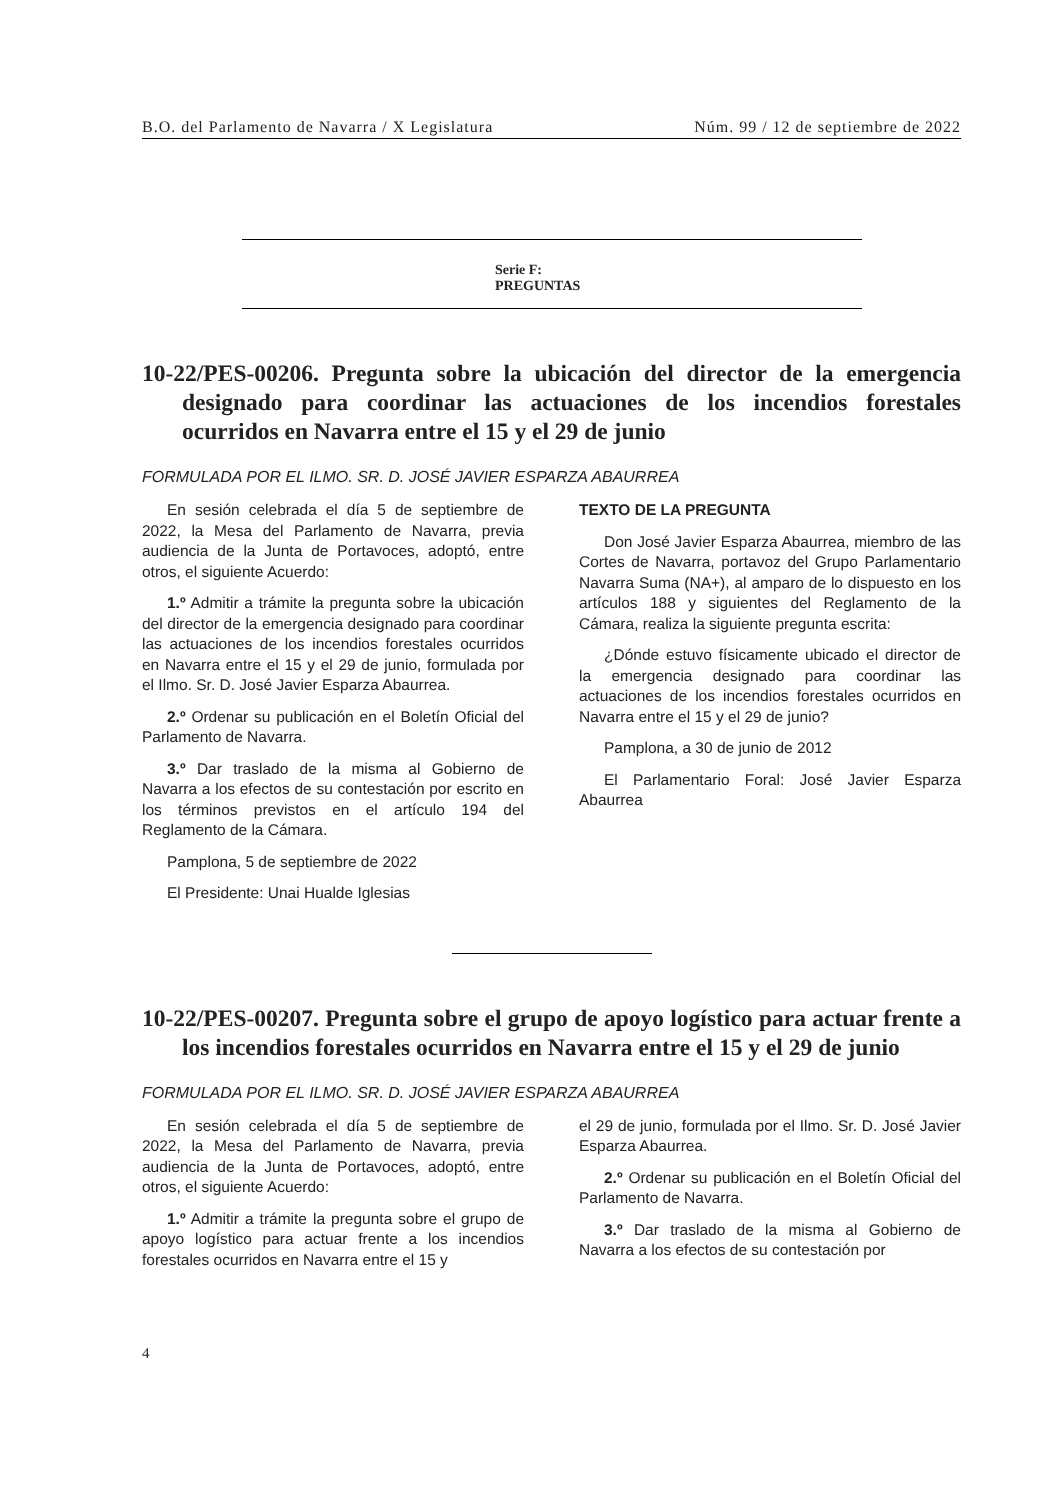B.O. del Parlamento de Navarra / X Legislatura Núm. 99 / 12 de septiembre de 2022
Serie F:
PREGUNTAS
10-22/PES-00206. Pregunta sobre la ubicación del director de la emergencia designado para coordinar las actuaciones de los incendios forestales ocurridos en Navarra entre el 15 y el 29 de junio
FORMULADA POR EL ILMO. SR. D. JOSÉ JAVIER ESPARZA ABAURREA
En sesión celebrada el día 5 de septiembre de 2022, la Mesa del Parlamento de Navarra, previa audiencia de la Junta de Portavoces, adoptó, entre otros, el siguiente Acuerdo:
1.º Admitir a trámite la pregunta sobre la ubicación del director de la emergencia designado para coordinar las actuaciones de los incendios forestales ocurridos en Navarra entre el 15 y el 29 de junio, formulada por el Ilmo. Sr. D. José Javier Esparza Abaurrea.
2.º Ordenar su publicación en el Boletín Oficial del Parlamento de Navarra.
3.º Dar traslado de la misma al Gobierno de Navarra a los efectos de su contestación por escrito en los términos previstos en el artículo 194 del Reglamento de la Cámara.
Pamplona, 5 de septiembre de 2022
El Presidente: Unai Hualde Iglesias
TEXTO DE LA PREGUNTA
Don José Javier Esparza Abaurrea, miembro de las Cortes de Navarra, portavoz del Grupo Parlamentario Navarra Suma (NA+), al amparo de lo dispuesto en los artículos 188 y siguientes del Reglamento de la Cámara, realiza la siguiente pregunta escrita:
¿Dónde estuvo físicamente ubicado el director de la emergencia designado para coordinar las actuaciones de los incendios forestales ocurridos en Navarra entre el 15 y el 29 de junio?
Pamplona, a 30 de junio de 2012
El Parlamentario Foral: José Javier Esparza Abaurrea
10-22/PES-00207. Pregunta sobre el grupo de apoyo logístico para actuar frente a los incendios forestales ocurridos en Navarra entre el 15 y el 29 de junio
FORMULADA POR EL ILMO. SR. D. JOSÉ JAVIER ESPARZA ABAURREA
En sesión celebrada el día 5 de septiembre de 2022, la Mesa del Parlamento de Navarra, previa audiencia de la Junta de Portavoces, adoptó, entre otros, el siguiente Acuerdo:
1.º Admitir a trámite la pregunta sobre el grupo de apoyo logístico para actuar frente a los incendios forestales ocurridos en Navarra entre el 15 y
el 29 de junio, formulada por el Ilmo. Sr. D. José Javier Esparza Abaurrea.
2.º Ordenar su publicación en el Boletín Oficial del Parlamento de Navarra.
3.º Dar traslado de la misma al Gobierno de Navarra a los efectos de su contestación por
4